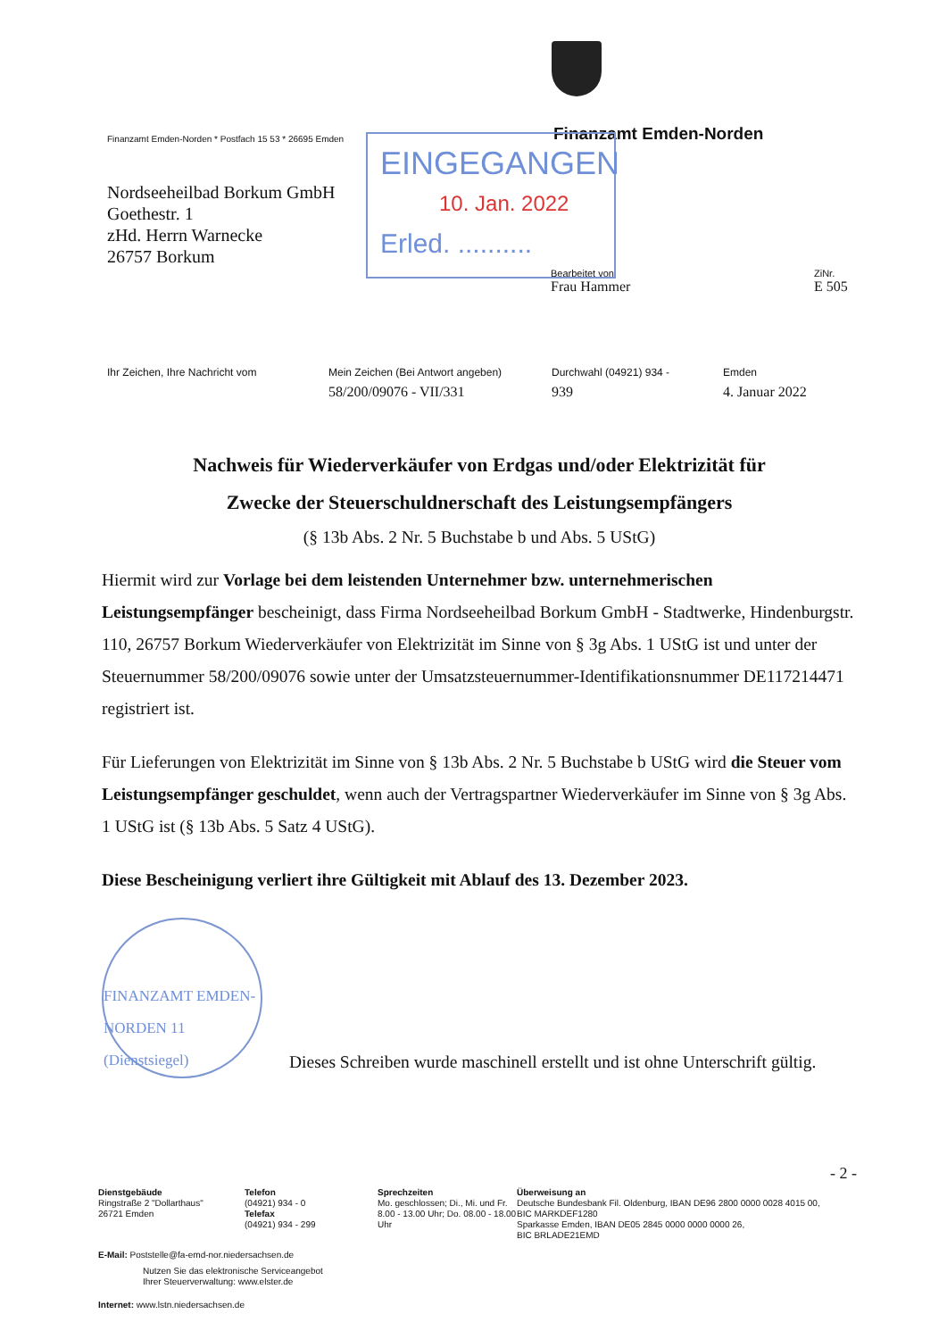Finanzamt Emden-Norden * Postfach 15 53 * 26695 Emden Finanzamt Emden-Norden
Nordseeheilbad Borkum GmbH
Goethestr. 1
zHd. Herrn Warnecke
26757 Borkum
EINGEGANGEN
10. Jan. 2022
Erled. ..........
Bearbeitet von
Frau Hammer
ZiNr.
E 505
Ihr Zeichen, Ihre Nachricht vom
Mein Zeichen (Bei Antwort angeben)
58/200/09076 - VII/331
Durchwahl (04921) 934 -
939
Emden
4. Januar 2022
Nachweis für Wiederverkäufer von Erdgas und/oder Elektrizität für
Zwecke der Steuerschuldnerschaft des Leistungsempfängers
(§ 13b Abs. 2 Nr. 5 Buchstabe b und Abs. 5 UStG)
Hiermit wird zur Vorlage bei dem leistenden Unternehmer bzw. unternehmerischen Leistungsempfänger bescheinigt, dass Firma Nordseeheilbad Borkum GmbH - Stadtwerke, Hindenburgstr. 110, 26757 Borkum Wiederverkäufer von Elektrizität im Sinne von § 3g Abs. 1 UStG ist und unter der Steuernummer 58/200/09076 sowie unter der Umsatzsteuernummer-Identifikationsnummer DE117214471 registriert ist.
Für Lieferungen von Elektrizität im Sinne von § 13b Abs. 2 Nr. 5 Buchstabe b UStG wird die Steuer vom Leistungsempfänger geschuldet, wenn auch der Vertragspartner Wiederverkäufer im Sinne von § 3g Abs. 1 UStG ist (§ 13b Abs. 5 Satz 4 UStG).
Diese Bescheinigung verliert ihre Gültigkeit mit Ablauf des 13. Dezember 2023.
FINANZAMT EMDEN-NORDEN 11
(Dienstsiegel)
Dieses Schreiben wurde maschinell erstellt und ist ohne Unterschrift gültig.
- 2 -
Dienstgebäude
Ringstraße 2 "Dollarthaus"
26721 Emden
Telefon
(04921) 934 - 0
Telefax
(04921) 934 - 299
Sprechzeiten
Mo. geschlossen; Di., Mi. und Fr. 8.00 - 13.00 Uhr; Do. 08.00 - 18.00 Uhr
Überweisung an
Deutsche Bundesbank Fil. Oldenburg, IBAN DE96 2800 0000 0028 4015 00,
BIC MARKDEF1280
Sparkasse Emden, IBAN DE05 2845 0000 0000 0000 26,
BIC BRLADE21EMD
E-Mail: Poststelle@fa-emd-nor.niedersachsen.de
Nutzen Sie das elektronische Serviceangebot
Ihrer Steuerverwaltung: www.elster.de
Internet: www.lstn.niedersachsen.de